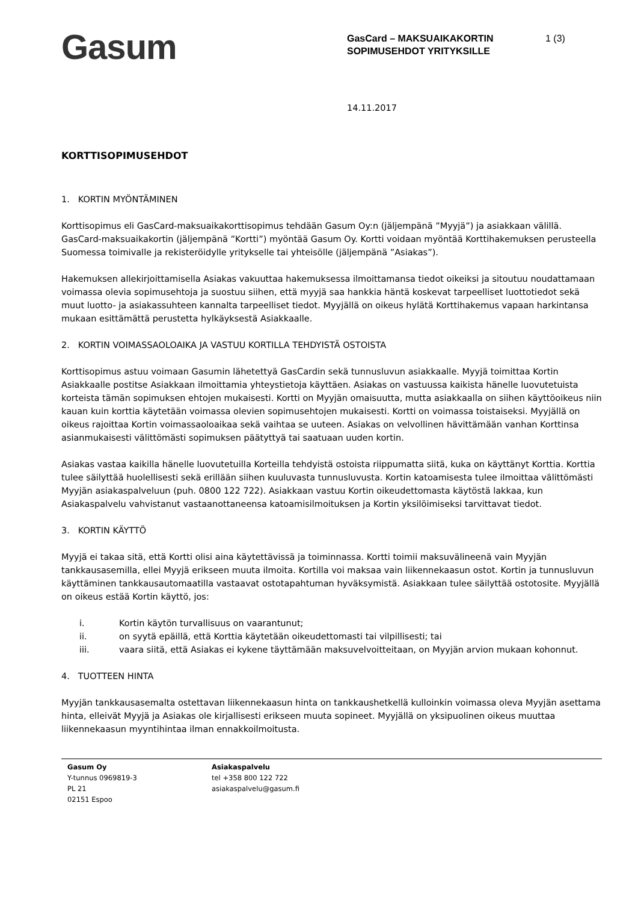Gasum
GasCard – MAKSUAIKAKORTIN SOPIMUSEHDOT YRITYKSILLE
1 (3)
14.11.2017
KORTTISOPIMUSEHDOT
1. KORTIN MYÖNTÄMINEN
Korttisopimus eli GasCard-maksuaikakorttisopimus tehdään Gasum Oy:n (jäljempänä ”Myyjä”) ja asiakkaan välillä. GasCard-maksuaikakortin (jäljempänä ”Kortti”) myöntää Gasum Oy. Kortti voidaan myöntää Korttihakemuksen perusteella Suomessa toimivalle ja rekisteröidylle yritykselle tai yhteisölle (jäljempänä ”Asiakas”).
Hakemuksen allekirjoittamisella Asiakas vakuuttaa hakemuksessa ilmoittamansa tiedot oikeiksi ja sitoutuu noudattamaan voimassa olevia sopimusehtoja ja suostuu siihen, että myyjä saa hankkia häntä koskevat tarpeelliset luottotiedot sekä muut luotto- ja asiakassuhteen kannalta tarpeelliset tiedot. Myyjällä on oikeus hylätä Korttihakemus vapaan harkintansa mukaan esittämättä perustetta hylkäyksestä Asiakkaalle.
2. KORTIN VOIMASSAOLOAIKA JA VASTUU KORTILLA TEHDYISTÄ OSTOISTA
Korttisopimus astuu voimaan Gasumin lähetettyä GasCardin sekä tunnusluvun asiakkaalle. Myyjä toimittaa Kortin Asiakkaalle postitse Asiakkaan ilmoittamia yhteystietoja käyttäen. Asiakas on vastuussa kaikista hänelle luovutetuista korteista tämän sopimuksen ehtojen mukaisesti. Kortti on Myyjän omaisuutta, mutta asiakkaalla on siihen käyttöoikeus niin kauan kuin korttia käytetään voimassa olevien sopimusehtojen mukaisesti. Kortti on voimassa toistaiseksi. Myyjällä on oikeus rajoittaa Kortin voimassaoloaikaa sekä vaihtaa se uuteen. Asiakas on velvollinen hävittämään vanhan Korttinsa asianmukaisesti välittömästi sopimuksen päätyttyä tai saatuaan uuden kortin.
Asiakas vastaa kaikilla hänelle luovutetuilla Korteilla tehdyistä ostoista riippumatta siitä, kuka on käyttänyt Korttia. Korttia tulee säilyttää huolellisesti sekä erillään siihen kuuluvasta tunnusluvusta. Kortin katoamisesta tulee ilmoittaa välittömästi Myyjän asiakaspalveluun (puh. 0800 122 722). Asiakkaan vastuu Kortin oikeudettomasta käytöstä lakkaa, kun Asiakaspalvelu vahvistanut vastaanottaneensa katoamisilmoituksen ja Kortin yksilöimiseksi tarvittavat tiedot.
3. KORTIN KÄYTTÖ
Myyjä ei takaa sitä, että Kortti olisi aina käytettävissä ja toiminnassa. Kortti toimii maksuvälineenä vain Myyjän tankkausasemilla, ellei Myyjä erikseen muuta ilmoita. Kortilla voi maksaa vain liikennekaasun ostot. Kortin ja tunnusluvun käyttäminen tankkausautomaatilla vastaavat ostotapahtuman hyväksymistä. Asiakkaan tulee säilyttää ostotosite. Myyjällä on oikeus estää Kortin käyttö, jos:
i. Kortin käytön turvallisuus on vaarantunut;
ii. on syytä epäillä, että Korttia käytetään oikeudettomasti tai vilpillisesti; tai
iii. vaara siitä, että Asiakas ei kykene täyttämään maksuvelvoitteitaan, on Myyjän arvion mukaan kohonnut.
4. TUOTTEEN HINTA
Myyjän tankkausasemalta ostettavan liikennekaasun hinta on tankkaushetkellä kulloinkin voimassa oleva Myyjän asettama hinta, elleivät Myyjä ja Asiakas ole kirjallisesti erikseen muuta sopineet. Myyjällä on yksipuolinen oikeus muuttaa liikennekaasun myyntihintaa ilman ennakkoilmoitusta.
Gasum Oy
Y-tunnus 0969819-3
PL 21
02151 Espoo
Asiakaspalvelu
tel +358 800 122 722
asiakaspalvelu@gasum.fi